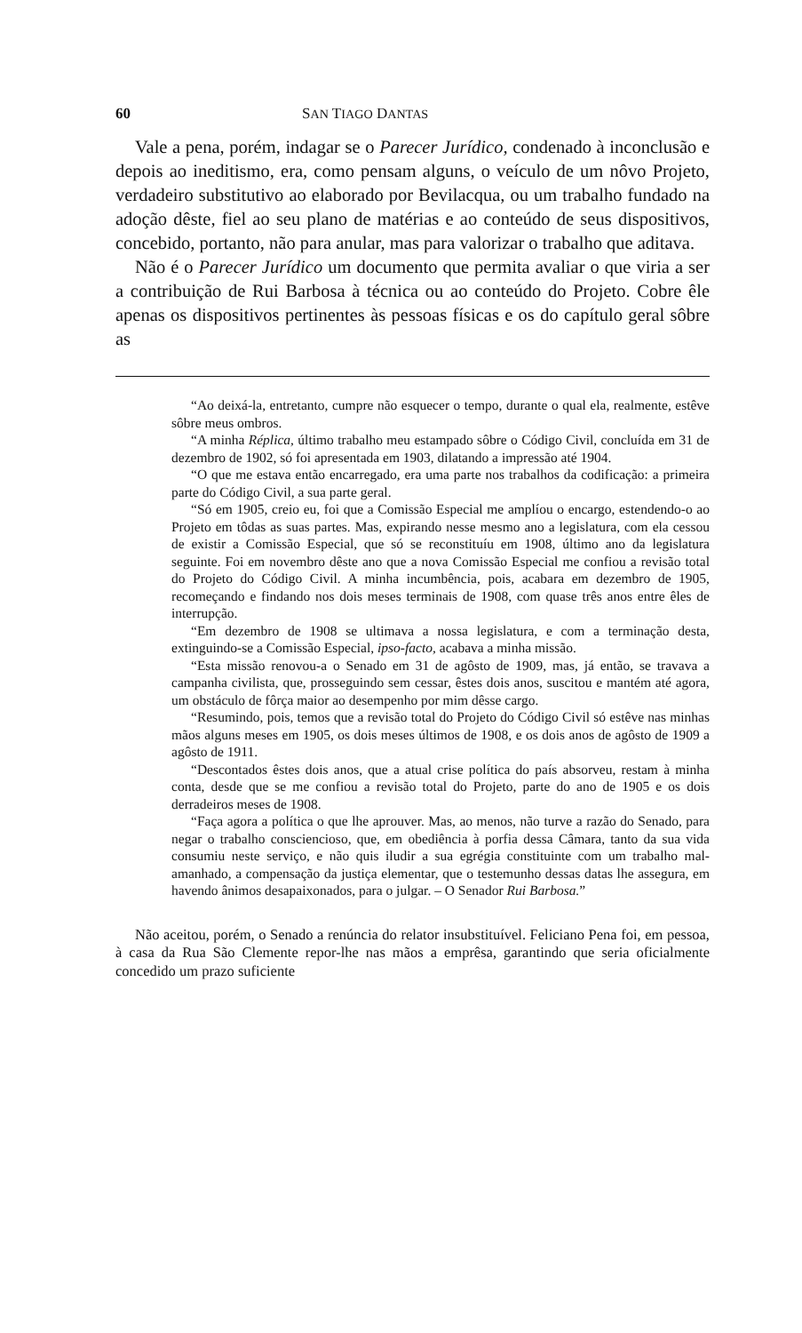60 SAN TIAGO DANTAS
Vale a pena, porém, indagar se o Parecer Jurídico, condenado à inconclusão e depois ao ineditismo, era, como pensam alguns, o veículo de um nôvo Projeto, verdadeiro substitutivo ao elaborado por Bevilacqua, ou um trabalho fundado na adoção dêste, fiel ao seu plano de matérias e ao conteúdo de seus dispositivos, concebido, portanto, não para anular, mas para valorizar o trabalho que aditava.
Não é o Parecer Jurídico um documento que permita avaliar o que viria a ser a contribuição de Rui Barbosa à técnica ou ao conteúdo do Projeto. Cobre êle apenas os dispositivos pertinentes às pessoas físicas e os do capítulo geral sôbre as
“Ao deixá-la, entretanto, cumpre não esquecer o tempo, durante o qual ela, realmente, estêve sôbre meus ombros.
“A minha Réplica, último trabalho meu estampado sôbre o Código Civil, concluída em 31 de dezembro de 1902, só foi apresentada em 1903, dilatando a impressão até 1904.
“O que me estava então encarregado, era uma parte nos trabalhos da codificação: a primeira parte do Código Civil, a sua parte geral.
“Só em 1905, creio eu, foi que a Comissão Especial me amplíou o encargo, estendendo-o ao Projeto em tôdas as suas partes. Mas, expirando nesse mesmo ano a legislatura, com ela cessou de existir a Comissão Especial, que só se reconstituíu em 1908, último ano da legislatura seguinte. Foi em novembro dêste ano que a nova Comissão Especial me confiou a revisão total do Projeto do Código Civil. A minha incumbência, pois, acabara em dezembro de 1905, recomeçando e findando nos dois meses terminais de 1908, com quase três anos entre êles de interrupção.
“Em dezembro de 1908 se ultimava a nossa legislatura, e com a terminação desta, extinguindo-se a Comissão Especial, ipso-facto, acabava a minha missão.
“Esta missão renovou-a o Senado em 31 de agôsto de 1909, mas, já então, se travava a campanha civilista, que, prosseguindo sem cessar, êstes dois anos, suscitou e mantém até agora, um obstáculo de fôrça maior ao desempenho por mim dêsse cargo.
“Resumindo, pois, temos que a revisão total do Projeto do Código Civil só estêve nas minhas mãos alguns meses em 1905, os dois meses últimos de 1908, e os dois anos de agôsto de 1909 a agôsto de 1911.
“Descontados êstes dois anos, que a atual crise política do país absorveu, restam à minha conta, desde que se me confiou a revisão total do Projeto, parte do ano de 1905 e os dois derradeiros meses de 1908.
“Faça agora a política o que lhe aprouver. Mas, ao menos, não turve a razão do Senado, para negar o trabalho consciencioso, que, em obediência à porfia dessa Câmara, tanto da sua vida consumiu neste serviço, e não quis iludir a sua egrégia constituinte com um trabalho mal-amanhado, a compensação da justiça elementar, que o testemunho dessas datas lhe assegura, em havendo ânimos desapaixonados, para o julgar. – O Senador Rui Barbosa.”
Não aceitou, porém, o Senado a renúncia do relator insubstituível. Feliciano Pena foi, em pessoa, à casa da Rua São Clemente repor-lhe nas mãos a emprêsa, garantindo que seria oficialmente concedido um prazo suficiente